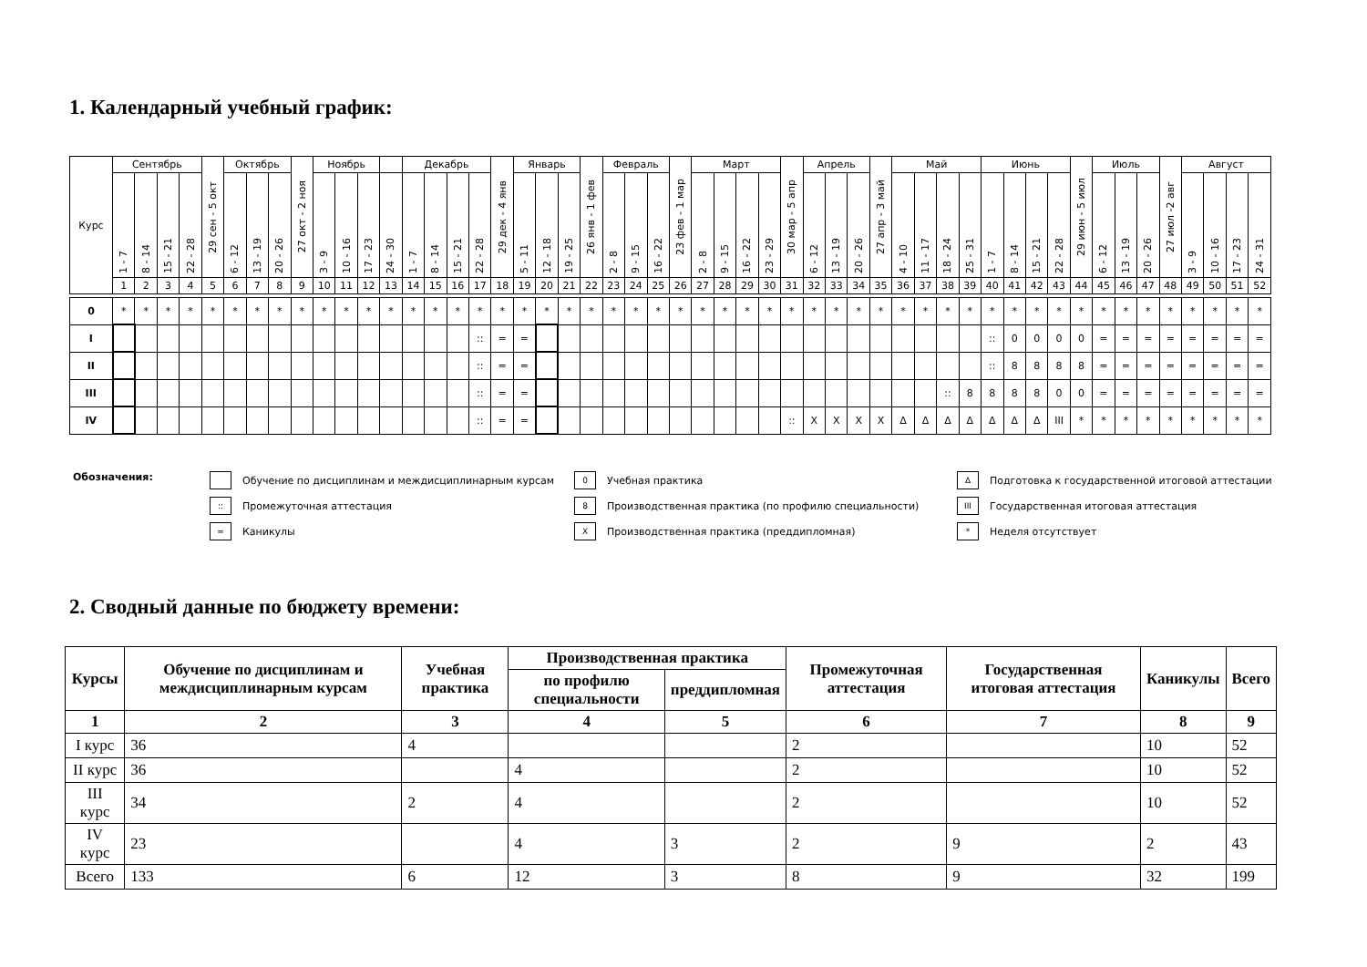1. Календарный учебный график:
| Курс | Сентябрь | | | | 29 сен - 5 окт | Октябрь | | | 27 окт - 2 ноя | Ноябрь | | | | Декабрь | | | | 29 дек - 4 янв | Январь | | | 26 янв - 1 фев | Февраль | | | 23 фев - 1 мар | Март | | | | 30 мар - 5 апр | Апрель | | | 27 апр - 3 май | Май | | | | Июнь | | | | 29 июн - 5 июл | Июль | | | 27 июл -2 авг | Август | | | |
| --- | --- | --- | --- | --- | --- | --- | --- | --- | --- | --- | --- | --- | --- | --- | --- | --- | --- | --- | --- | --- | --- | --- | --- | --- | --- | --- | --- | --- | --- | --- | --- | --- | --- | --- | --- | --- | --- | --- | --- | --- | --- | --- | --- | --- | --- | --- | --- | --- | --- | --- | --- | --- |
| | 1 - 7 | 8 - 14 | 15 - 21 | 22 - 28 | | 6 - 12 | 13 - 19 | 20 - 26 | | 3 - 9 | 10 - 16 | 17 - 23 | 24 - 30 | 1 - 7 | 8 - 14 | 15 - 21 | 22 - 28 | | 5 - 11 | 12 - 18 | 19 - 25 | | 2 - 8 | 9 - 15 | 16 - 22 | | 2 - 8 | 9 - 15 | 16 - 22 | 23 - 29 | | 6 - 12 | 13 - 19 | 20 - 26 | | 4 - 10 | 11 - 17 | 18 - 24 | 25 - 31 | 1 - 7 | 8 - 14 | 15 - 21 | 22 - 28 | | 6 - 12 | 13 - 19 | 20 - 26 | | 3 - 9 | 10 - 16 | 17 - 23 | 24 - 31 |
| | 1 | 2 | 3 | 4 | 5 | 6 | 7 | 8 | 9 | 10 | 11 | 12 | 13 | 14 | 15 | 16 | 17 | 18 | 19 | 20 | 21 | 22 | 23 | 24 | 25 | 26 | 27 | 28 | 29 | 30 | 31 | 32 | 33 | 34 | 35 | 36 | 37 | 38 | 39 | 40 | 41 | 42 | 43 | 44 | 45 | 46 | 47 | 48 | 49 | 50 | 51 | 52 |
| 0 | * | * | * | * | * | * | * | * | * | * | * | * | * | * | * | * | * | * | * | * | * | * | * | * | * | * | * | * | * | * | * | * | * | * | * | * | * | * | * | * | * | * | * | * | * | * | * | * | * | * | * | * |
| I | | | | | | | | | | | | | | | | | :: | = | = | | | | | | | | | | | | | | | | | | | | | :: | 0 | 0 | 0 | 0 | = | = | = | = | = | = | = | = |
| II | | | | | | | | | | | | | | | | | :: | = | = | | | | | | | | | | | | | | | | | | | | | :: | 8 | 8 | 8 | 8 | = | = | = | = | = | = | = | = |
| III | | | | | | | | | | | | | | | | | :: | = | = | | | | | | | | | | | | | | | | | | | :: | 8 | 8 | 8 | 8 | 0 | 0 | = | = | = | = | = | = | = | = |
| IV | | | | | | | | | | | | | | | | | :: | = | = | | | | | | | | | | | | :: | X | X | X | X | Δ | Δ | Δ | Δ | Δ | Δ | Δ | III | * | * | * | * | * | * | * | * | * |
Обозначения:
Обучение по дисциплинам и междисциплинарным курсам
0 Учебная практика
Δ Подготовка к государственной итоговой аттестации
:: Промежуточная аттестация
8 Производственная практика (по профилю специальности)
III Государственная итоговая аттестация
= Каникулы
X Производственная практика (преддипломная)
* Неделя отсутствует
2. Сводный данные по бюджету времени:
| Курсы | Обучение по дисциплинам и междисциплинарным курсам | Учебная практика | Производственная практика | | Промежуточная аттестация | Государственная итоговая аттестация | Каникулы | Всего |
| --- | --- | --- | --- | --- | --- | --- | --- | --- |
| | | | по профилю специальности | преддипломная | | | | |
| 1 | 2 | 3 | 4 | 5 | 6 | 7 | 8 | 9 |
| I курс | 36 | 4 | | | 2 | | 10 | 52 |
| II курс | 36 | | 4 | | 2 | | 10 | 52 |
| III курс | 34 | 2 | 4 | | 2 | | 10 | 52 |
| IV курс | 23 | | 4 | 3 | 2 | 9 | 2 | 43 |
| Всего | 133 | 6 | 12 | 3 | 8 | 9 | 32 | 199 |